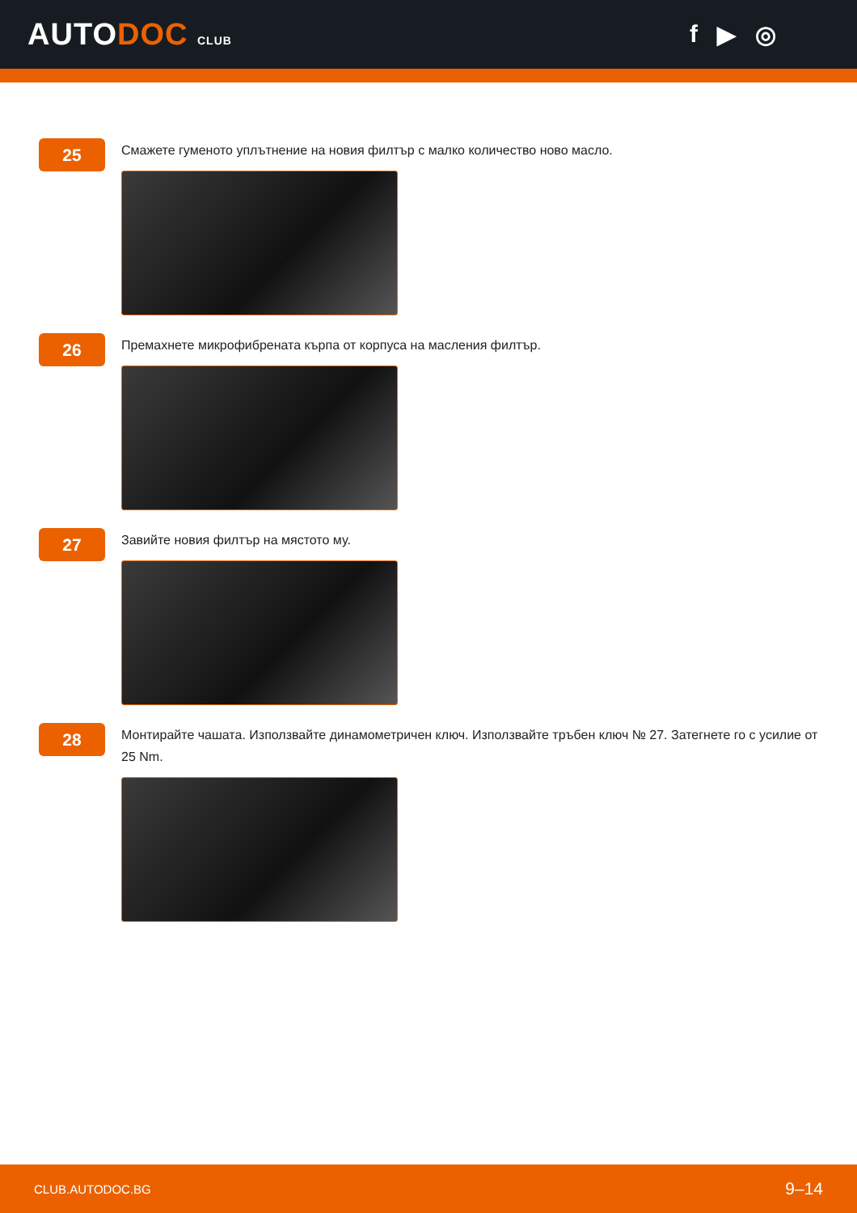AUTODOC CLUB
f ▶ ◎
25
Смажете гуменото уплътнение на новия филтър с малко количество ново масло.
26
Премахнете микрофибрената кърпа от корпуса на масления филтър.
27
Завийте новия филтър на мястото му.
28
Монтирайте чашата. Използвайте динамометричен ключ. Използвайте тръбен ключ № 27. Затегнете го с усилие от 25 Nm.
CLUB.AUTODOC.BG 9–14